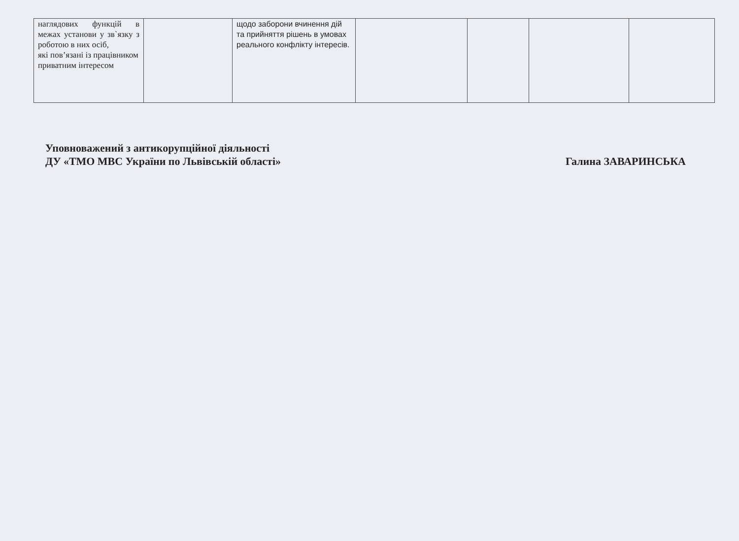| наглядових функцій в межах установи у зв`язку з роботою в них осіб, які пов’язані із працівником приватним інтересом | | щодо заборони вчинення дій та прийняття рішень в умовах реального конфлікту інтересів. | | | | |
Уповноважений з антикорупційної діяльності
ДУ «ТМО МВС України по Львівській області»
Галина ЗАВАРИНСЬКА